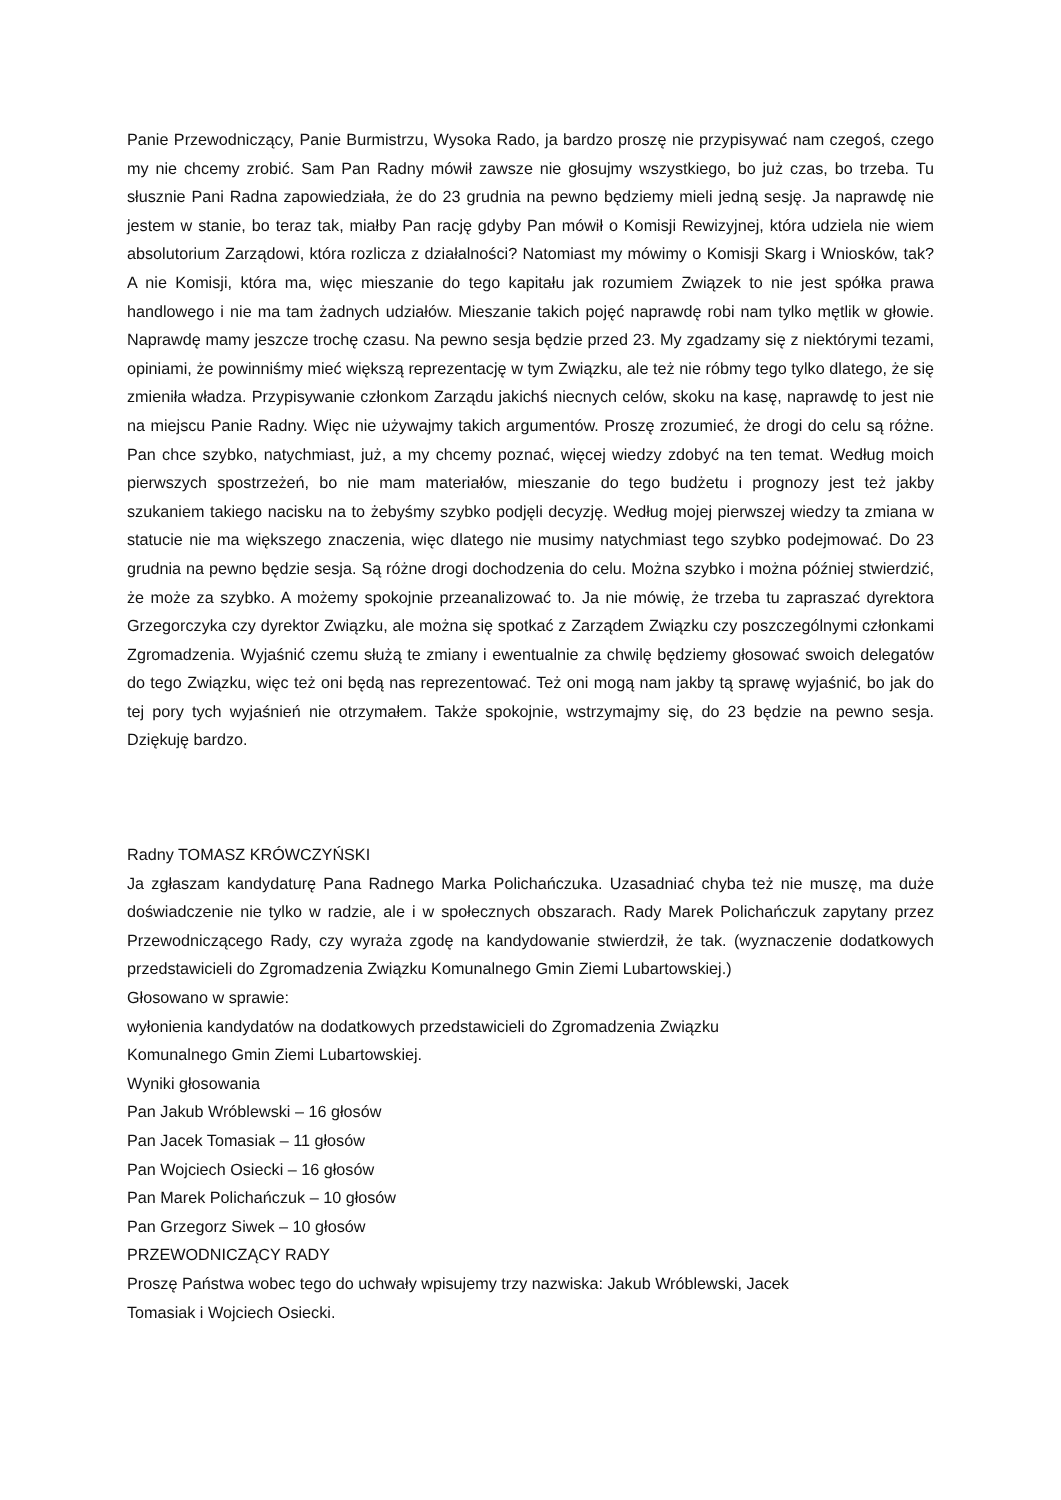Panie Przewodniczący, Panie Burmistrzu, Wysoka Rado, ja bardzo proszę nie przypisywać nam czegoś, czego my nie chcemy zrobić. Sam Pan Radny mówił zawsze nie głosujmy wszystkiego, bo już czas, bo trzeba. Tu słusznie Pani Radna zapowiedziała, że do 23 grudnia na pewno będziemy mieli jedną sesję. Ja naprawdę nie jestem w stanie, bo teraz tak, miałby Pan rację gdyby Pan mówił o Komisji Rewizyjnej, która udziela nie wiem absolutorium Zarządowi, która rozlicza z działalności? Natomiast my mówimy o Komisji Skarg i Wniosków, tak? A nie Komisji, która ma, więc mieszanie do tego kapitału jak rozumiem Związek to nie jest spółka prawa handlowego i nie ma tam żadnych udziałów. Mieszanie takich pojęć naprawdę robi nam tylko mętlik w głowie. Naprawdę mamy jeszcze trochę czasu. Na pewno sesja będzie przed 23. My zgadzamy się z niektórymi tezami, opiniami, że powinniśmy mieć większą reprezentację w tym Związku, ale też nie róbmy tego tylko dlatego, że się zmieniła władza. Przypisywanie członkom Zarządu jakichś niecnych celów, skoku na kasę, naprawdę to jest nie na miejscu Panie Radny. Więc nie używajmy takich argumentów. Proszę zrozumieć, że drogi do celu są różne. Pan chce szybko, natychmiast, już, a my chcemy poznać, więcej wiedzy zdobyć na ten temat. Według moich pierwszych spostrzeżeń, bo nie mam materiałów, mieszanie do tego budżetu i prognozy jest też jakby szukaniem takiego nacisku na to żebyśmy szybko podjęli decyzję. Według mojej pierwszej wiedzy ta zmiana w statucie nie ma większego znaczenia, więc dlatego nie musimy natychmiast tego szybko podejmować. Do 23 grudnia na pewno będzie sesja. Są różne drogi dochodzenia do celu. Można szybko i można później stwierdzić, że może za szybko. A możemy spokojnie przeanalizować to. Ja nie mówię, że trzeba tu zapraszać dyrektora Grzegorczyka czy dyrektor Związku, ale można się spotkać z Zarządem Związku czy poszczególnymi członkami Zgromadzenia. Wyjaśnić czemu służą te zmiany i ewentualnie za chwilę będziemy głosować swoich delegatów do tego Związku, więc też oni będą nas reprezentować. Też oni mogą nam jakby tą sprawę wyjaśnić, bo jak do tej pory tych wyjaśnień nie otrzymałem. Także spokojnie, wstrzymajmy się, do 23 będzie na pewno sesja. Dziękuję bardzo.
Radny TOMASZ KRÓWCZYŃSKI
Ja zgłaszam kandydaturę Pana Radnego Marka Polichańczuka. Uzasadniać chyba też nie muszę, ma duże doświadczenie nie tylko w radzie, ale i w społecznych obszarach. Rady Marek Polichańczuk zapytany przez Przewodniczącego Rady, czy wyraża zgodę na kandydowanie stwierdził, że tak. (wyznaczenie dodatkowych przedstawicieli do Zgromadzenia Związku Komunalnego Gmin Ziemi Lubartowskiej.)
Głosowano w sprawie:
wyłonienia kandydatów na dodatkowych przedstawicieli do Zgromadzenia Związku
Komunalnego Gmin Ziemi Lubartowskiej.
Wyniki głosowania
Pan Jakub Wróblewski – 16 głosów
Pan Jacek Tomasiak – 11 głosów
Pan Wojciech Osiecki – 16 głosów
Pan Marek Polichańczuk – 10 głosów
Pan Grzegorz Siwek – 10 głosów
PRZEWODNICZĄCY RADY
Proszę Państwa wobec tego do uchwały wpisujemy trzy nazwiska: Jakub Wróblewski, Jacek
Tomasiak i Wojciech Osiecki.